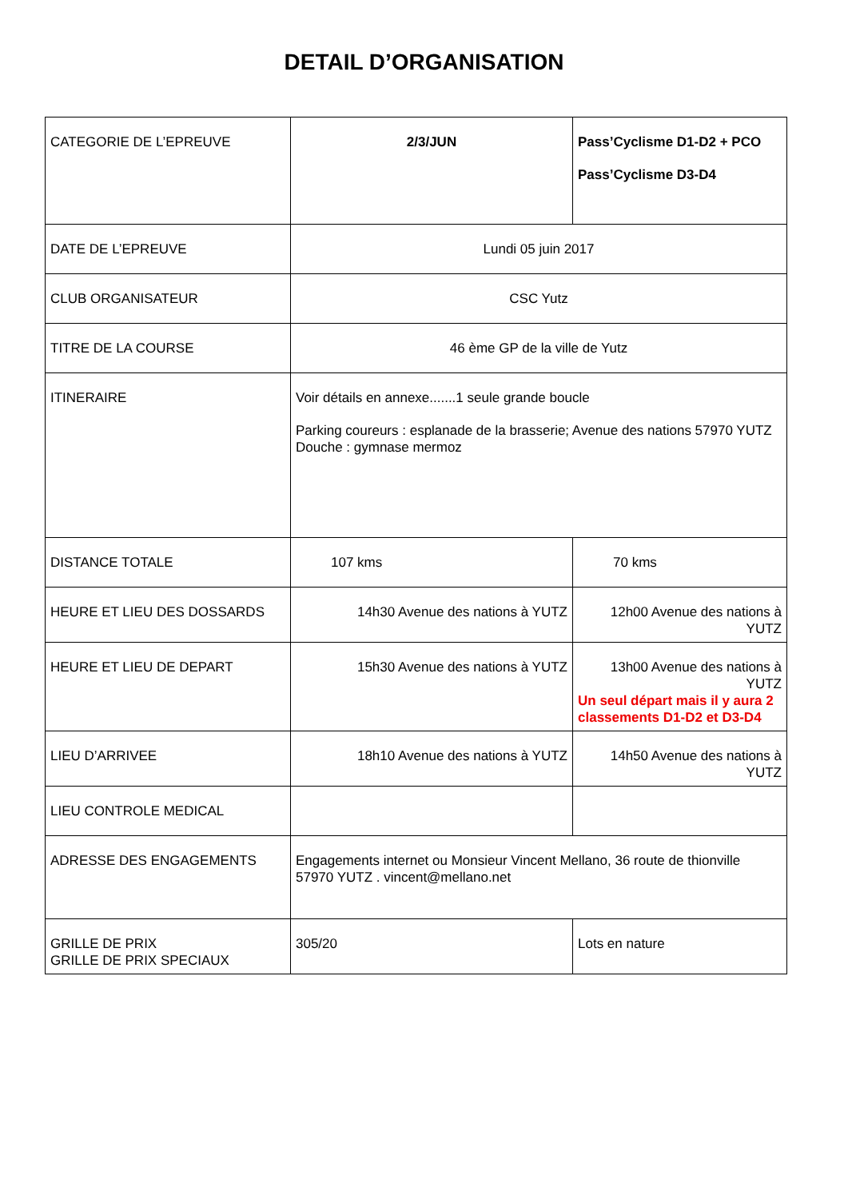DETAIL D’ORGANISATION
| CATEGORIE DE L’EPREUVE | 2/3/JUN | Pass’Cyclisme D1-D2 + PCO Pass’Cyclisme D3-D4 |
| DATE DE L’EPREUVE | Lundi 05 juin 2017 | |
| CLUB ORGANISATEUR | CSC Yutz | |
| TITRE DE LA COURSE | 46 ème GP de la ville de Yutz | |
| ITINERAIRE | Voir détails en annexe.......1 seule grande boucle Parking coureurs : esplanade de la brasserie; Avenue des nations 57970 YUTZ Douche : gymnase mermoz | |
| DISTANCE TOTALE | 107 kms | 70 kms |
| HEURE ET LIEU DES DOSSARDS | 14h30 Avenue des nations à YUTZ | 12h00 Avenue des nations à YUTZ |
| HEURE ET LIEU DE DEPART | 15h30 Avenue des nations à YUTZ | 13h00 Avenue des nations à YUTZ Un seul départ mais il y aura 2 classements D1-D2 et D3-D4 |
| LIEU D’ARRIVEE | 18h10 Avenue des nations à YUTZ | 14h50 Avenue des nations à YUTZ |
| LIEU CONTROLE MEDICAL | | |
| ADRESSE DES ENGAGEMENTS | Engagements internet ou Monsieur Vincent Mellano, 36 route de thionville 57970 YUTZ . vincent@mellano.net | |
| GRILLE DE PRIX GRILLE DE PRIX SPECIAUX | 305/20 | Lots en nature |